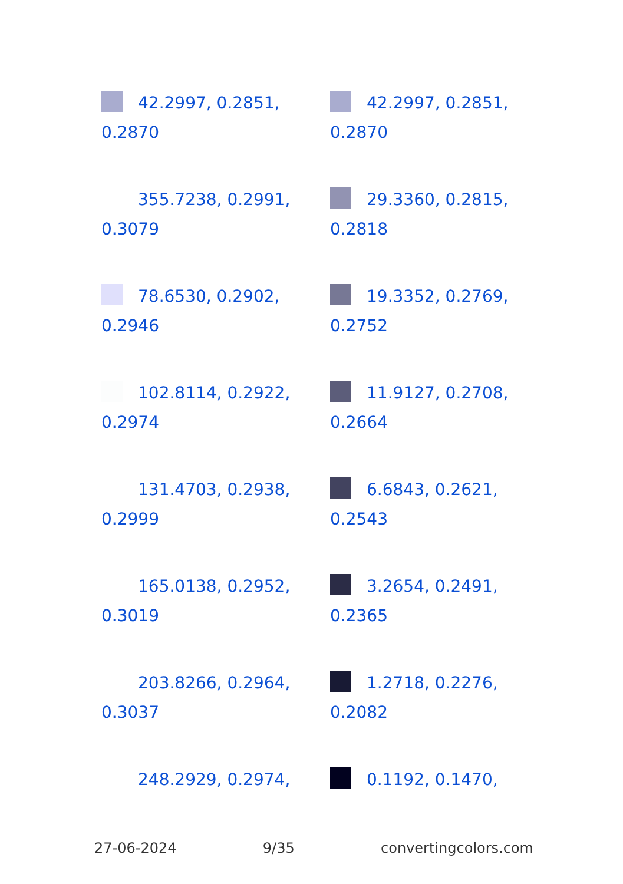42.2997, 0.2851, 0.2870
42.2997, 0.2851, 0.2870
355.7238, 0.2991, 0.3079
29.3360, 0.2815, 0.2818
78.6530, 0.2902, 0.2946
19.3352, 0.2769, 0.2752
102.8114, 0.2922, 0.2974
11.9127, 0.2708, 0.2664
131.4703, 0.2938, 0.2999
6.6843, 0.2621, 0.2543
165.0138, 0.2952, 0.3019
3.2654, 0.2491, 0.2365
203.8266, 0.2964, 0.3037
1.2718, 0.2276, 0.2082
248.2929, 0.2974,
0.1192, 0.1470,
27-06-2024 9/35 convertingcolors.com